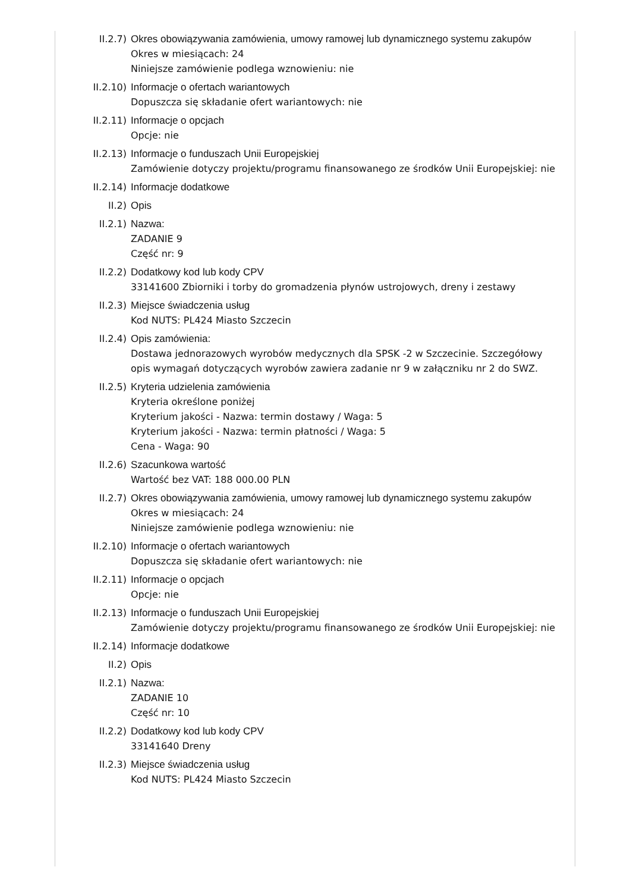II.2.7) Okres obowiązywania zamówienia, umowy ramowej lub dynamicznego systemu zakupów
Okres w miesiącach: 24
Niniejsze zamówienie podlega wznowieniu: nie
II.2.10)
Informacje o ofertach wariantowych
Dopuszcza się składanie ofert wariantowych: nie
II.2.11)
Informacje o opcjach
Opcje: nie
II.2.13)
Informacje o funduszach Unii Europejskiej
Zamówienie dotyczy projektu/programu finansowanego ze środków Unii Europejskiej: nie
II.2.14)
Informacje dodatkowe
II.2) Opis
II.2.1) Nazwa:
ZADANIE 9
Część nr: 9
II.2.2) Dodatkowy kod lub kody CPV
33141600 Zbiorniki i torby do gromadzenia płynów ustrojowych, dreny i zestawy
II.2.3) Miejsce świadczenia usług
Kod NUTS: PL424 Miasto Szczecin
II.2.4) Opis zamówienia:
Dostawa jednorazowych wyrobów medycznych dla SPSK -2 w Szczecinie. Szczegółowy opis wymagań dotyczących wyrobów zawiera zadanie nr 9 w załączniku nr 2 do SWZ.
II.2.5) Kryteria udzielenia zamówienia
Kryteria określone poniżej
Kryterium jakości - Nazwa: termin dostawy / Waga: 5
Kryterium jakości - Nazwa: termin płatności / Waga: 5
Cena - Waga: 90
II.2.6) Szacunkowa wartość
Wartość bez VAT: 188 000.00 PLN
II.2.7) Okres obowiązywania zamówienia, umowy ramowej lub dynamicznego systemu zakupów
Okres w miesiącach: 24
Niniejsze zamówienie podlega wznowieniu: nie
II.2.10)
Informacje o ofertach wariantowych
Dopuszcza się składanie ofert wariantowych: nie
II.2.11)
Informacje o opcjach
Opcje: nie
II.2.13)
Informacje o funduszach Unii Europejskiej
Zamówienie dotyczy projektu/programu finansowanego ze środków Unii Europejskiej: nie
II.2.14)
Informacje dodatkowe
II.2) Opis
II.2.1) Nazwa:
ZADANIE 10
Część nr: 10
II.2.2) Dodatkowy kod lub kody CPV
33141640 Dreny
II.2.3) Miejsce świadczenia usług
Kod NUTS: PL424 Miasto Szczecin